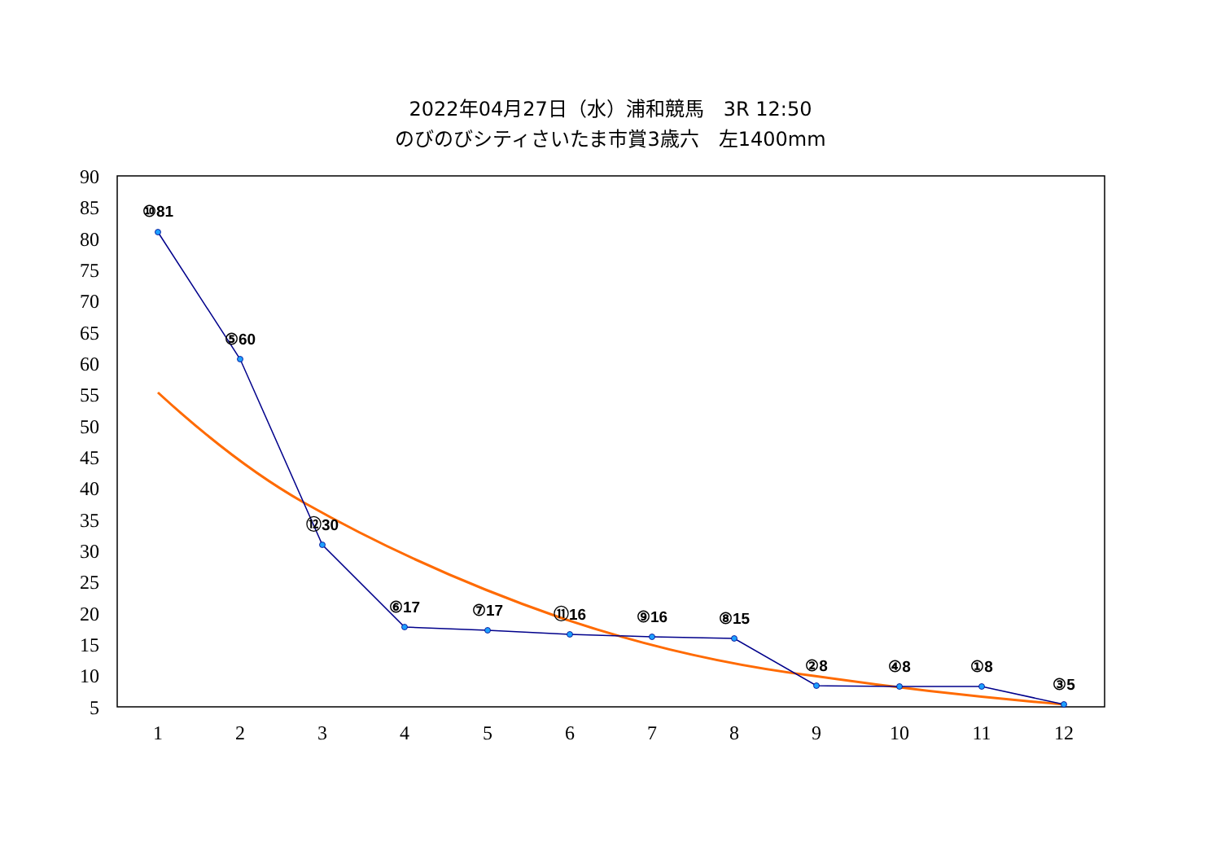2022年04月27日（水）浦和競馬　3R 12:50
のびのびシティさいたま市賞3歳六　左1400mm
90
85
80
75
70
65
60
55
50
45
40
35
30
25
20
15
10
5
1
2
3
4
5
6
7
8
9
10
11
12
⑩81
⑤60
⑫30
⑥17
⑦17
⑪16
⑨16
⑧15
②8
④8
①8
③5